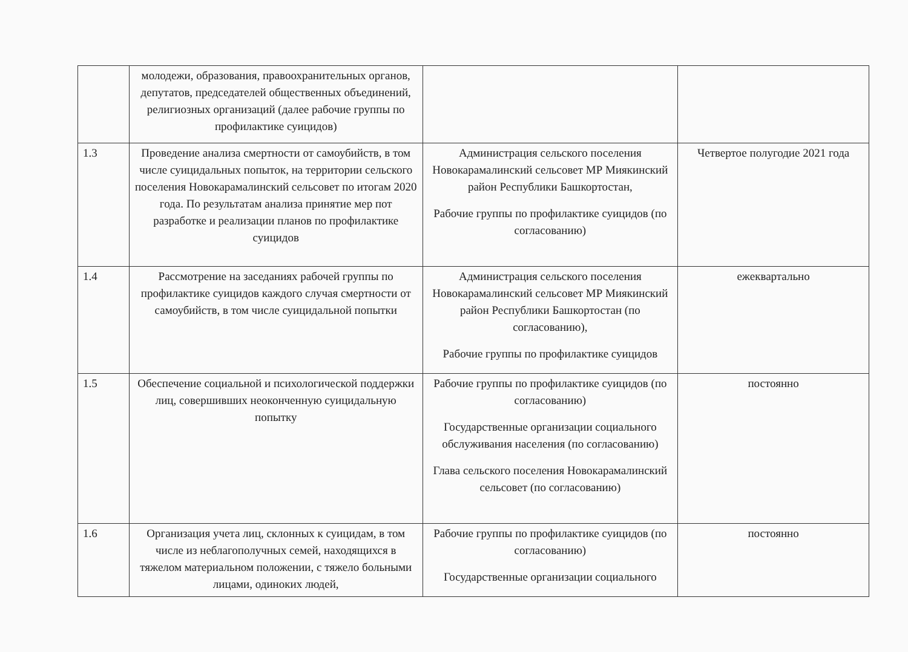| | молодежи, образования, правоохранительных органов, депутатов, председателей общественных объединений, религиозных организаций (далее рабочие группы по профилактике суицидов) | | |
| 1.3 | Проведение анализа смертности от самоубийств, в том числе суицидальных попыток, на территории сельского поселения Новокарамалинский сельсовет по итогам 2020 года. По результатам анализа принятие мер пот разработке и реализации планов по профилактике суицидов | Администрация сельского поселения Новокарамалинский сельсовет МР Миякинский район Республики Башкортостан, Рабочие группы по профилактике суицидов (по согласованию) | Четвертое полугодие 2021 года |
| 1.4 | Рассмотрение на заседаниях рабочей группы по профилактике суицидов каждого случая смертности от самоубийств, в том числе суицидальной попытки | Администрация сельского поселения Новокарамалинский сельсовет МР Миякинский район Республики Башкортостан (по согласованию), Рабочие группы по профилактике суицидов | ежеквартально |
| 1.5 | Обеспечение социальной и психологической поддержки лиц, совершивших неоконченную суицидальную попытку | Рабочие группы по профилактике суицидов (по согласованию) Государственные организации социального обслуживания населения (по согласованию) Глава сельского поселения Новокарамалинский сельсовет (по согласованию) | постоянно |
| 1.6 | Организация учета лиц, склонных к суицидам, в том числе из неблагополучных семей, находящихся в тяжелом материальном положении, с тяжело больными лицами, одиноких людей, | Рабочие группы по профилактике суицидов (по согласованию) Государственные организации социального | постоянно |